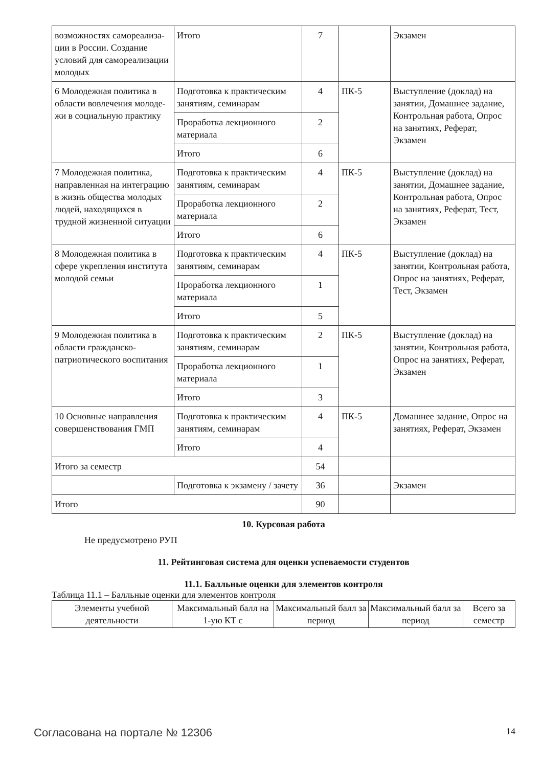| возможностях самореализа-ции в России. Создание условий для самореализации молодых | Итого | 7 | | Экзамен |
| 6 Молодежная политика в области вовлечения молоде-жи в социальную практику | Подготовка к практическим занятиям, семинарам | 4 | ПК-5 | Выступление (доклад) на занятии, Домашнее задание, Контрольная работа, Опрос на занятиях, Реферат, Экзамен |
| | Проработка лекционного материала | 2 | | |
| | Итого | 6 | | |
| 7 Молодежная политика, направленная на интеграцию в жизнь общества молодых людей, находящихся в трудной жизненной ситуации | Подготовка к практическим занятиям, семинарам | 4 | ПК-5 | Выступление (доклад) на занятии, Домашнее задание, Контрольная работа, Опрос на занятиях, Реферат, Тест, Экзамен |
| | Проработка лекционного материала | 2 | | |
| | Итого | 6 | | |
| 8 Молодежная политика в сфере укрепления института молодой семьи | Подготовка к практическим занятиям, семинарам | 4 | ПК-5 | Выступление (доклад) на занятии, Контрольная работа, Опрос на занятиях, Реферат, Тест, Экзамен |
| | Проработка лекционного материала | 1 | | |
| | Итого | 5 | | |
| 9 Молодежная политика в области гражданско-патриотического воспитания | Подготовка к практическим занятиям, семинарам | 2 | ПК-5 | Выступление (доклад) на занятии, Контрольная работа, Опрос на занятиях, Реферат, Экзамен |
| | Проработка лекционного материала | 1 | | |
| | Итого | 3 | | |
| 10 Основные направления совершенствования ГМП | Подготовка к практическим занятиям, семинарам | 4 | ПК-5 | Домашнее задание, Опрос на занятиях, Реферат, Экзамен |
| | Итого | 4 | | |
| Итого за семестр | | 54 | | |
| | Подготовка к экзамену / зачету | 36 | | Экзамен |
| Итого | | 90 | | |
10. Курсовая работа
Не предусмотрено РУП
11. Рейтинговая система для оценки успеваемости студентов
11.1. Балльные оценки для элементов контроля
Таблица 11.1 – Балльные оценки для элементов контроля
| Элементы учебной деятельности | Максимальный балл на 1-ую КТ с | Максимальный балл за период | Максимальный балл за период | Всего за семестр |
Согласована на портале № 12306 14